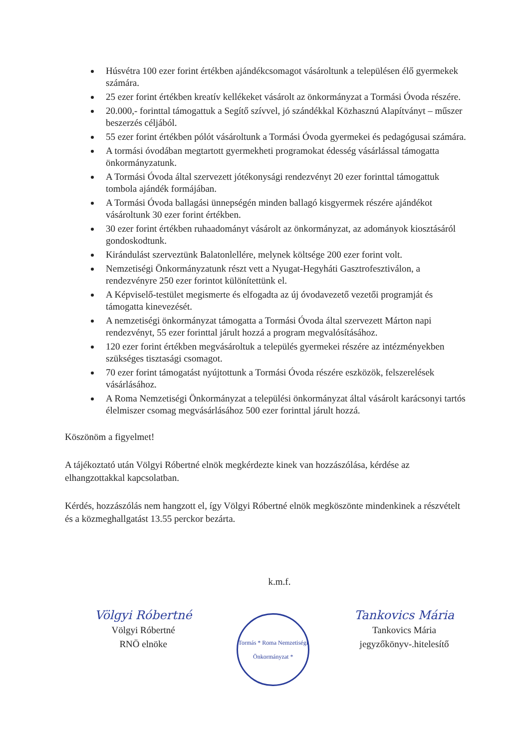Húsvétra 100 ezer forint értékben ajándékcsomagot vásároltunk a településen élő gyermekek számára.
25 ezer forint értékben kreatív kellékeket vásárolt az önkormányzat a Tormási Óvoda részére.
20.000,- forinttal támogattuk a Segítő szívvel, jó szándékkal Közhasznú Alapítványt – műszer beszerzés céljából.
55 ezer forint értékben pólót vásároltunk a Tormási Óvoda gyermekei és pedagógusai számára.
A tormási óvodában megtartott gyermekheti programokat édesség vásárlással támogatta önkormányzatunk.
A Tormási Óvoda által szervezett jótékonysági rendezvényt 20 ezer forinttal támogattuk tombola ajándék formájában.
A Tormási Óvoda ballagási ünnepségén minden ballagó kisgyermek részére ajándékot vásároltunk 30 ezer forint értékben.
30 ezer forint értékben ruhaadományt vásárolt az önkormányzat, az adományok kiosztásáról gondoskodtunk.
Kirándulást szerveztünk Balatonlellére, melynek költsége 200 ezer forint volt.
Nemzetiségi Önkormányzatunk részt vett a Nyugat-Hegyháti Gasztrofesztiválon, a rendezvényre 250 ezer forintot különítettünk el.
A Képviselő-testület megismerte és elfogadta az új óvodavezető vezetői programját és támogatta kinevezését.
A nemzetiségi önkormányzat támogatta a Tormási Óvoda által szervezett Márton napi rendezvényt, 55 ezer forinttal járult hozzá a program megvalósításához.
120 ezer forint értékben megvásároltuk a település gyermekei részére az intézményekben szükséges tisztasági csomagot.
70 ezer forint támogatást nyújtottunk a Tormási Óvoda részére eszközök, felszerelések vásárlásához.
A Roma Nemzetiségi Önkormányzat a települési önkormányzat által vásárolt karácsonyi tartós élelmiszer csomag megvásárlásához 500 ezer forinttal járult hozzá.
Köszönöm a figyelmet!
A tájékoztató után Völgyi Róbertné elnök megkérdezte kinek van hozzászólása, kérdése az elhangzottakkal kapcsolatban.
Kérdés, hozzászólás nem hangzott el, így Völgyi Róbertné elnök megköszönte mindenkinek a részvételt és a közmeghallgatást 13.55 perckor bezárta.
k.m.f.
Völgyi Róbertné
Völgyi Róbertné
RNÖ elnöke
Tormás * Roma Nemzetiségi Önkormányzat *
Tankovics Mária
Tankovics Mária
jegyzőkönyv-.hitelesítő